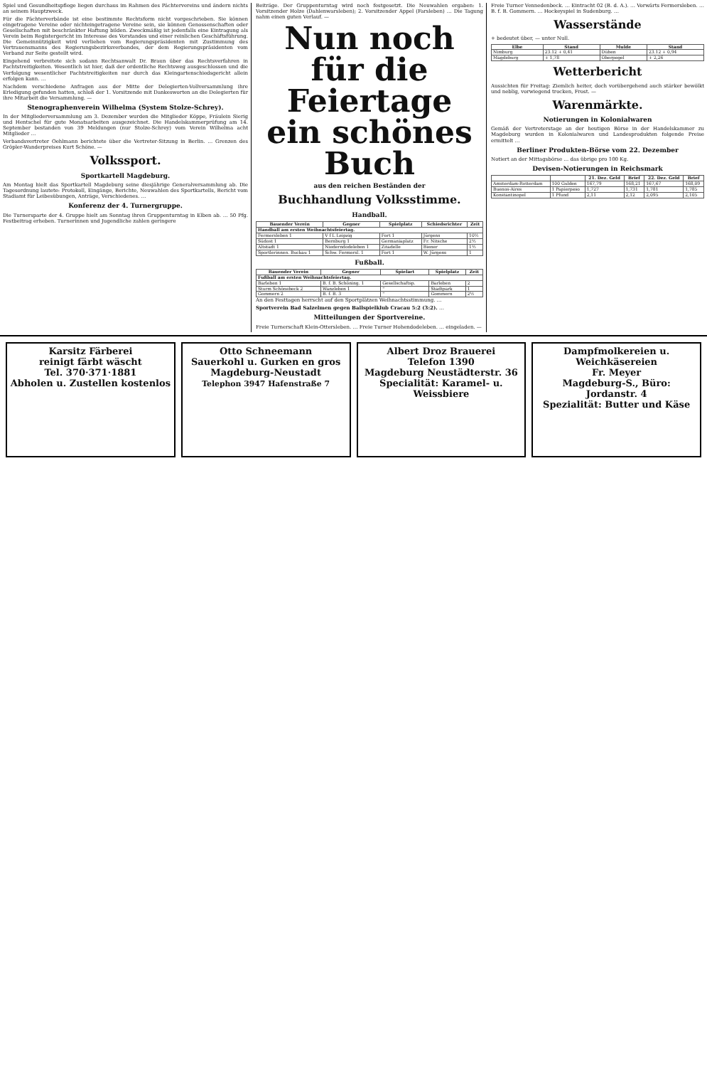Spiel und Gesundheitspflege liegen durchaus im Rahmen des Pächtervereins und ändern nichts an seinem Hauptzweck.
Für die Pächterverbände ist eine bestimmte Rechtsform nicht vorgeschrieben. Sie können eingetragene Vereine oder nichteingetragene Vereine sein, sie können Genossenschaften oder Gesellschaften mit beschränkter Haftung bilden. Zweckmäßig ist jedenfalls eine Eintragung als Verein beim Registergericht im Interesse des Vorstandes und einer reinlichen Geschäftsführung. Die Gemeinnützigkeit wird verliehen vom Regierungspräsidenten mit Zustimmung des Vertrauensmanns des Regierungsbezirksverbandes, der dem Regierungspräsidenten vom Verband zur Seite gestellt wird.
Eingehend verbreitete sich sodann Rechtsanwalt Dr. Braun über das Rechtsverfahren in Pachtstreitigkeiten. Wesentlich ist hier, daß der ordentliche Rechtsweg ausgeschlossen und die Verfolgung wesentlicher Pachtstreitigkeiten nur durch das Kleingartenschiedsgericht allein erfolgen kann. …
Nachdem verschiedene Anfragen aus der Mitte der Delegierten-Vollversammlung ihre Erledigung gefunden hatten, schloß der 1. Vorsitzende mit Dankesworten an die Delegierten für ihre Mitarbeit die Versammlung. —
Stenographenverein Wilhelma (System Stolze-Schrey).
In der Mitgliederversammlung am 3. Dezember wurden die Mitglieder Köppe, Fräulein Sierig und Hentschel für gute Monatsarbeiten ausgezeichnet. Die Handelskammerprüfung am 14. September bestanden von 39 Meldungen (nur Stolze-Schrey) vom Verein Wilhelma acht Mitglieder …
Verbandsvertreter Oehlmann berichtete über die Vertreter-Sitzung in Berlin. … Grenzen des Gröpler-Wanderpreises Kurt Schöne. —
Volkssport.
Sportkartell Magdeburg.
Am Montag hielt das Sportkartell Magdeburg seine diesjährige Generalversammlung ab. Die Tagesordnung lautete: Protokoll, Eingänge, Berichte, Neuwahlen des Sportkartells, Bericht vom Stadiamt für Leibesübungen, Anträge, Verschiedenes. …
Konferenz der 4. Turnergruppe.
Die Turnersparte der 4. Gruppe hielt am Sonntag ihren Gruppenturntag in Elben ab. … 50 Pfg. Festbeitrag erheben. Turnerinnen und Jugendliche zahlen geringere
Beiträge. Der Gruppenturntag wird noch festgesetzt. Die Neuwahlen ergaben: 1. Vorsitzender Holze (Dahlenwarsleben); 2. Vorsitzender Appel (Farsleben) … Die Tagung nahm einen guten Verlauf. —
Nun noch für die Feiertage ein schönes Buch
aus den reichen Beständen der
Buchhandlung Volksstimme.
Handball.
| Bauender Verein | Gegner | Spielplatz | Schiedsrichter | Zeit |
| --- | --- | --- | --- | --- |
| Handball am ersten Weihnachtsfeiertag. | | | | |
| Fermersleben 1 | V f L Leipzig | Fort 1 | Jürgens | 10½ |
| Südost 1 | Bernburg 1 | Germaniaplatz | Fr. Nitsche | 2½ |
| Altstadt 1 | Niederndodeleben 1 | Zitadelle | Biener | 1½ |
| Sportlerinnen. Buckau 1 | Schw. Fermersl. 1 | Fort 1 | W. Jürgens | 1 |
Fußball.
| Bauender Verein | Gegner | Spielart | Spielplatz | Zeit |
| --- | --- | --- | --- | --- |
| Fußball am ersten Weihnachtsfeiertag. | | | | |
| Barleben 1 | B. f. B. Schöning. 1 | Gesellschaftsp. | Barleben | 2 |
| Sturm Schönebeck 2 | Wanzleben 1 | " | Stadtpark | 1 |
| Gommern 2 | B. f. B. 3 | " | Gommern | 2½ |
An den Festtagen herrscht auf den Sportplätzen Weihnachtsstimmung. …
Sportverein Bad Salzelmen gegen Ballspielklub Cracau 5:2 (3:2). …
Mitteilungen der Sportvereine.
Freie Turnerschaft Klein-Ottersleben. … Freie Turner Hohendodeleben. … eingeladen. —
Freie Turner Vennedenbeck. … Eintracht 02 (B. d. A.). … Vorwärts Fermersleben. … B. f. B. Gommern. … Hockeyspiel in Sudenburg. …
Wasserstände
+ bedeutet über, — unter Null.
| Elbe | Stand | Mulde | Stand |
| --- | --- | --- | --- |
| Nimburg | 23.12 + 0,41 | Düben | 23.12 + 0,94 |
| Magdeburg | + 1,78 | Oberpegel | + 2,26 |
Wetterbericht
Aussichten für Freitag: Ziemlich heiter, doch vorübergehend auch stärker bewölkt und neblig, vorwiegend trocken, Frost. —
Warenmärkte.
Notierungen in Kolonialwaren
Gemäß der Vertreterstage an der heutigen Börse in der Handelskammer zu Magdeburg wurden in Kolonialwaren und Landesprodukten folgende Preise ermittelt …
Berliner Produkten-Börse vom 22. Dezember
Notiert an der Mittagsbörse … das übrige pro 100 Kg.
Devisen-Notierungen in Reichsmark
| | | 21. Dez. Geld | Brief | 22. Dez. Geld | Brief |
| --- | --- | --- | --- | --- | --- |
| Amsterdam-Rotterdam | 100 Gulden | 167,79 | 168,21 | 167,67 | 168,09 |
| Buenos-Aires | 1 Papierpeso | 1,727 | 1,731 | 1,781 | 1,785 |
| Konstantinopel | 1 Pfund | 2,11 | 2,12 | 2,095 | 2,105 |
Karsitz Färberei
reinigt färbt wäscht
Tel. 370·371·1881
Abholen u. Zustellen kostenlos
Otto Schneemann
Sauerkohl u. Gurken en gros
Magdeburg-Neustadt
Telephon 3947 Hafenstraße 7
Albert Droz Brauerei
Telefon 1390
Magdeburg Neustädterstr. 36
Specialität: Karamel- u. Weissbiere
Dampfmolkereien u. Weichkäsereien
Fr. Meyer
Magdeburg-S., Büro: Jordanstr. 4
Spezialität: Butter und Käse